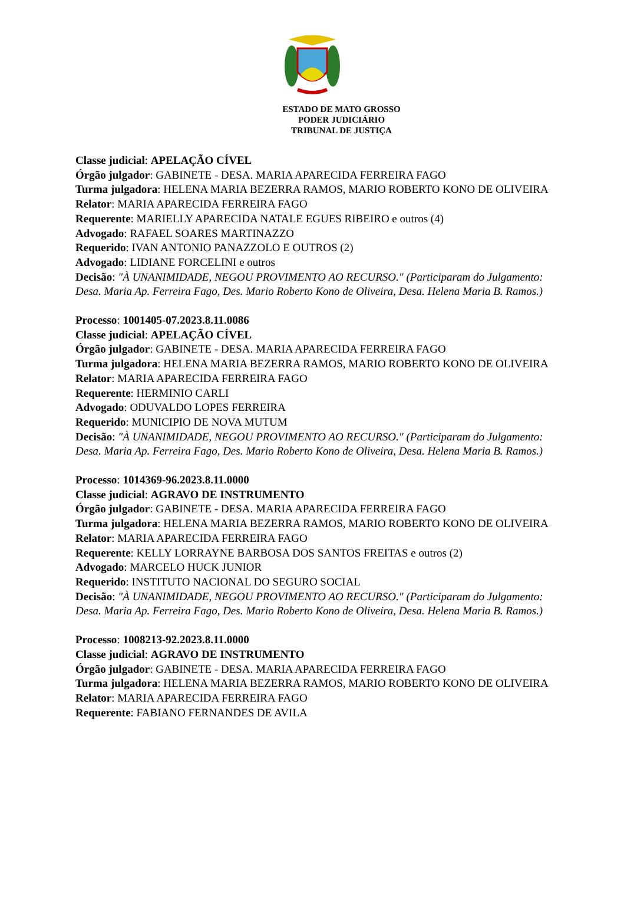ESTADO DE MATO GROSSO
PODER JUDICIÁRIO
TRIBUNAL DE JUSTIÇA
Classe judicial: APELAÇÃO CÍVEL
Órgão julgador: GABINETE - DESA. MARIA APARECIDA FERREIRA FAGO
Turma julgadora: HELENA MARIA BEZERRA RAMOS, MARIO ROBERTO KONO DE OLIVEIRA
Relator: MARIA APARECIDA FERREIRA FAGO
Requerente: MARIELLY APARECIDA NATALE EGUES RIBEIRO e outros (4)
Advogado: RAFAEL SOARES MARTINAZZO
Requerido: IVAN ANTONIO PANAZZOLO E OUTROS (2)
Advogado: LIDIANE FORCELINI e outros
Decisão: "À UNANIMIDADE, NEGOU PROVIMENTO AO RECURSO." (Participaram do Julgamento: Desa. Maria Ap. Ferreira Fago, Des. Mario Roberto Kono de Oliveira, Desa. Helena Maria B. Ramos.)
Processo: 1001405-07.2023.8.11.0086
Classe judicial: APELAÇÃO CÍVEL
Órgão julgador: GABINETE - DESA. MARIA APARECIDA FERREIRA FAGO
Turma julgadora: HELENA MARIA BEZERRA RAMOS, MARIO ROBERTO KONO DE OLIVEIRA
Relator: MARIA APARECIDA FERREIRA FAGO
Requerente: HERMINIO CARLI
Advogado: ODUVALDO LOPES FERREIRA
Requerido: MUNICIPIO DE NOVA MUTUM
Decisão: "À UNANIMIDADE, NEGOU PROVIMENTO AO RECURSO." (Participaram do Julgamento: Desa. Maria Ap. Ferreira Fago, Des. Mario Roberto Kono de Oliveira, Desa. Helena Maria B. Ramos.)
Processo: 1014369-96.2023.8.11.0000
Classe judicial: AGRAVO DE INSTRUMENTO
Órgão julgador: GABINETE - DESA. MARIA APARECIDA FERREIRA FAGO
Turma julgadora: HELENA MARIA BEZERRA RAMOS, MARIO ROBERTO KONO DE OLIVEIRA
Relator: MARIA APARECIDA FERREIRA FAGO
Requerente: KELLY LORRAYNE BARBOSA DOS SANTOS FREITAS e outros (2)
Advogado: MARCELO HUCK JUNIOR
Requerido: INSTITUTO NACIONAL DO SEGURO SOCIAL
Decisão: "À UNANIMIDADE, NEGOU PROVIMENTO AO RECURSO." (Participaram do Julgamento: Desa. Maria Ap. Ferreira Fago, Des. Mario Roberto Kono de Oliveira, Desa. Helena Maria B. Ramos.)
Processo: 1008213-92.2023.8.11.0000
Classe judicial: AGRAVO DE INSTRUMENTO
Órgão julgador: GABINETE - DESA. MARIA APARECIDA FERREIRA FAGO
Turma julgadora: HELENA MARIA BEZERRA RAMOS, MARIO ROBERTO KONO DE OLIVEIRA
Relator: MARIA APARECIDA FERREIRA FAGO
Requerente: FABIANO FERNANDES DE AVILA